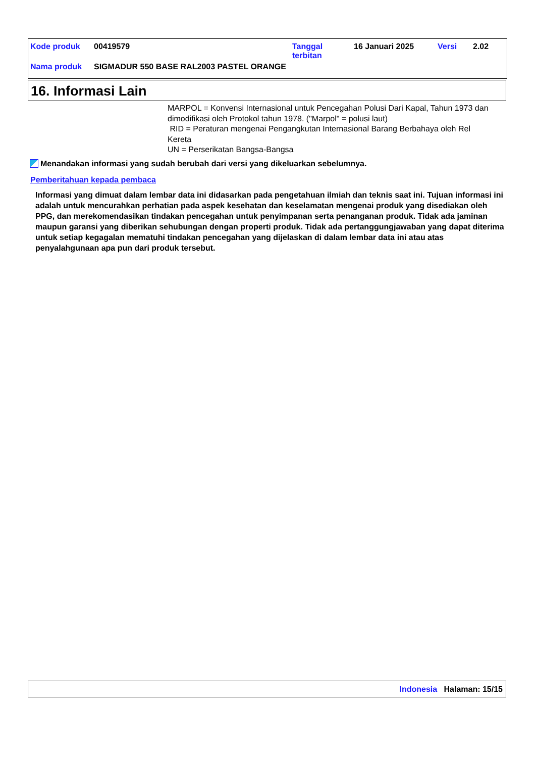| Kode produk | 00419579 | Tanggal terbitan | 16 Januari 2025 | Versi | 2.02 |
| Nama produk | SIGMADUR 550 BASE RAL2003 PASTEL ORANGE | | | | |
16. Informasi Lain
MARPOL = Konvensi Internasional untuk Pencegahan Polusi Dari Kapal, Tahun 1973 dan dimodifikasi oleh Protokol tahun 1978. ("Marpol" = polusi laut)
RID = Peraturan mengenai Pengangkutan Internasional Barang Berbahaya oleh Rel Kereta
UN = Perserikatan Bangsa-Bangsa
Menandakan informasi yang sudah berubah dari versi yang dikeluarkan sebelumnya.
Pemberitahuan kepada pembaca
Informasi yang dimuat dalam lembar data ini didasarkan pada pengetahuan ilmiah dan teknis saat ini. Tujuan informasi ini adalah untuk mencurahkan perhatian pada aspek kesehatan dan keselamatan mengenai produk yang disediakan oleh PPG, dan merekomendasikan tindakan pencegahan untuk penyimpanan serta penanganan produk. Tidak ada jaminan maupun garansi yang diberikan sehubungan dengan properti produk. Tidak ada pertanggungjawaban yang dapat diterima untuk setiap kegagalan mematuhi tindakan pencegahan yang dijelaskan di dalam lembar data ini atau atas penyalahgunaan apa pun dari produk tersebut.
Indonesia Halaman: 15/15